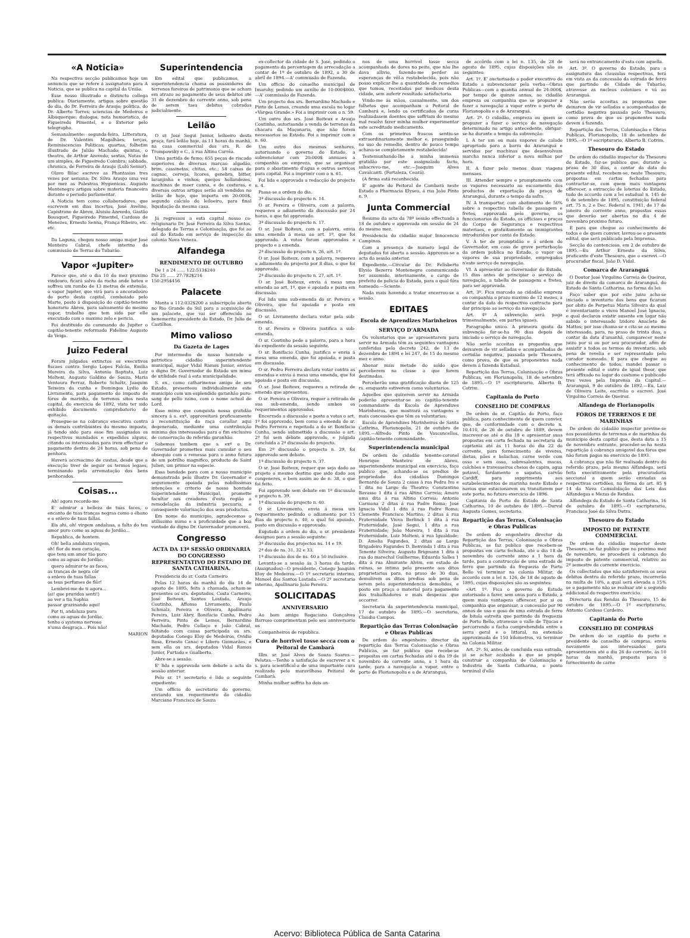«A Noticia»
Na respectiva secção publicamos hoje um annuncio que se refere á assignatura para A Noticia, que se publica na capital da União.
Esse nosso illustrado e distincto collega publica: Diariamente, artigos sobre questão do dia, do Dr. Ferreira de Araujo; politica, do Dr. Alberto Torres; sciencias de Medeiros e Albuquerque; dialogos, nota humoristica, de Figueiredo Pimentel, e o Exterior pelo telegrapho.
Semanalmente: segunda-feira, Litteratura, de Dr. Valentim Magalhães; terças, Reminiscencias Politicas; quartas, folhetim illustrado de Julião Machado; quintas, o theatro, de Arthur Azevedo; sextas, Notas de um simples, de Figueiredo Coimbra; sabbado, chronica, de Ferreira de Araujo (Lulú Senior).
Olavo Bilac escreve as Phantasias tres vezes por semana; Dr. Silva Araujo uma vez por mez as Palestras Hygienicas. Augusto Montenegro artigos sobre materia financeira durante o periodo parlamentar.
A Noticia tem como collaboradores, que escrevem em dias incertos, José Avelino, Capistrano de Abreu, Aluisio Azevedo, Gastão Bousquet, Figueiredo Pimentel, Cardoso de Menezes, Ernesto Senna, França Ribeiro, etc. etc.
Da Laguna, chegou nosso amigo major José Monteiro Cabral, chefe interino da commissão de Terras do Tubarão.
Vapor «Jupiter»
Parece que, até o dia 10 do mez proximo vindouro, ficará salvo da rocha onde bateu e soffreu um rombo de 13 metros de extensão, o vapor Jupiter, que virá para o ancoradouro do porto desta capital, comboiado pelo Marte, posto á disposição do capitão-tenente honorario Abreu, para salvamento do mesmo vapor, trabalho que tem sido por elle executado com o maximo zelo e pericia.
Foi destituido do commando do Jupiter o capitão-tenente reformado Fidelino Augusto da Veiga.
Juizo Federal
Foram julgados extinctos os executivos fiscaes contra Sergio Lopes Falcão, Emilia Moreira da Silva, Antonio Baptista, Luiz Molteni, Augusto Galdino de Souza, Maria Ventoura Ferraz, Roberto Scholtz, Joaquim Teixeira da cunha e Domingos Lydio do Livramento, para pagamento do imposto de fóros de marinha, de terrenos sitos nesta capital, do exercicio de 1892, visto ter sido exhibido documento comprobatorio de quitação.
Prosegue-se na cobrança executiva contra os demais contribuintes do mesmo imposto, já tendo sido para esse fim assignados os respectivos mandados e expedidos alguns, citando os interessados para irem effectuar o pagamento dentro de 24 horas, sob pena de penhora.
Haverá accrescimo de custas, desde que a execução tiver de seguir os termos legaes, terminando pela arrematação dos bens penhorados.
Coisas...
Ah! agora recordo-me
E' admirar a belleza de tuas faces, o encanto de tuas tranças negras como o ébano e o enlevo de tuas fallas.
Eis ahi, oh! virgem andalusa, a falta do teu amor puro como as aguas do Jordão...
Republica, de hontem.
Oh! bella andaluza virgem,
oh! flor do meu coração,
que tens um amor tão puro
como as aguas do Jordão;
quero admirar-te as faces,
as tranças de negra côr
o enlevo de tuas fallas
os teus perfumes de flôr!
Lembrei-me de ti agora...
(ai! que pruridos senti!)
ao ver a tia Sophia
passar grazinando aqui!
Por ti, andaluza pura
como as aguas do Jordão,
tenho o systema nervoso
n'uma desgraça... Pois não!
MARION
Superintendencia
Em edital que publicamos, a superintendencia chama os possuidores de terrenos foreiros de patrimonio que se acham em atrazo ao pagamento de seus debitos até 31 de dezembro do corrente anno, sob pena de serem taes debitos cobrados judicialmente.
Leilão
O sr. José Segui Junior, leiloeiro desta praça, fará leilão hoje, ás 11 horas da manhã, na casa commercial dos srs. R. de Trompowsky e C., á rua Altino Corrêa.
Uma partida de fumo; 655 peças de riscado superiores de diversas marcas: algodão, brim, cassinetas, chitas, etc.; 58 caixas de cognac, cerveja, licores, genebra, bitter, laranjinha e vinhos; queijos hollandezes, machinas de moer canna, e de costuras, e diversos outros artigos serão ali vendidos no leilão de hoje, que importa em 20:000$, segundo calculo do leiloeiro, para final liquidação da mesma casa.
Já regressou a esta capital nosso co-religionario Dr. José Ferreira da Silva Santos, delegado de Terras e Colonisação, que foi ao sul do Estado em serviço de inspecção da colonia Nova Veneza.
Alfandega
RENDIMENTO DE OUTUBRO
De 1 a 24 ...... 122:513$240
Dia 25 ...... 27:782$216
150:295$456
Palacete
Monta a 112:032$200 a subscripção aberta no Rio Grande do Sul para a acquisição de um palacete, que vai ser offerecido ao benemerito presidente do Estado, Dr. Julio de Castilhos.
Mimo valioso
Da Gazeta de Lages
Por intermedio de nosso honrado e patriotico cidadão superintendente municipal, major Vidal Ramos Junior, enviou o digno Dr. Governador do Estado um mimo de utilidade real á esta municipalidade.
S. ex., como catharinense amigo de seu Estado, presenteou individualmente este municipio com um esplendido garanhão puro-sang de pello zaino, com o nome actual de Lord.
Esse mimo que conquista nossa gratidão sincera á s. exª, approveitará proficuamente á reconstituição da raça cavallar aqui degenerada, mediante uma contribuição minima dos interessados para o fim exclusivo de conservação do referido garanhão.
Sabemos tambem que s. exª o Dr. Governador prometteu mais cumular o seu obsequio com a remessa para o anno futuro de um potrilho magnifico, producto do Saint Julien, um primor na especie.
Essa bondade para com o nosso municipio demonstrada pelo illustre Dr. Governador e seguramente apoiada pelas nobilissimas intenções e criterio de nosso honrado Superintendente Municipal, promette facultar aos creadores d'esta região a remodelação da industria pecuaria, e consequente valorisação dos seus productos.
Em nome do municipio, agradecemos o utilissimo mimo e a proficuidade que a boa vontade do digno Dr. Governador promoverá.
Congresso
ACTA DA 13ª SESSÃO ORDINARIA DO CONGRESSO REPRESENTATIVO DO ESTADO DE SANTA CATHARINA.
Presidencia do sr. Costa Carneiro
Pelas 12 horas da manhã do dia 14 de agosto de 1895, feita a chamada, acham-se presentes os srs. deputados, Costa Carneiro, José Boiteux, Santos Lostada, Araujo Coutinho, Affonso Livramento, Paulo Schmalz, Pereira e Oliveira, Apollinario Pereira, Luiz Abry, Bonifacio Cunha, Pedro Ferreira, Pinto de Lemos, Bernardino Machado, Pedro Collaço e João Cabral, faltando com causa participada os srs. deputados Conego Eloy de Medeiros, Ovidio Rosa, Ernesto Canac e Libero Guimarães, e sem ella os srs. deputados Vidal Ramos Junior, Furtado e Gualberto.
Abre-se a sessão.
E' lida e approvada sem debate a acta da sessão anterior.
Pelo sr. 1º secretario é lido o seguinte expediente:
Um officio do secretario do governo, enviando um requerimento do cidadão Marciano Francisco de Souza
ex-collector da cidade de S. José, pedindo o pagamento da percentagem da arrecadação a contar de 1º de outubro de 1892, a 30 de abril de 1894.—A' commissão de Fazenda.
Um officio do conselho municipal de Imaruhy, pedindo um auxilio de 10:000$000.—A' commissão de Fazenda.
Um projecto dos srs. Bernardino Machado e Pinto de Lemos, creando uma escola no logar «Vargea Grande.» Foi a imprimir com o n. 59.
Um outro dos srs. José Boiteux e Araujo Coutinho, autorisando a venda de terrenos da chacara da Maçonaria, que não forem necessarios ao Estado. Foi a imprimir com o n. 60.
Um outro dos mesmos senhores, autorisando o governo do Estado, a subvencionar com 20:000$ annuaes a companhia ou empreza, que se organisar para o abastimento d'agua e outros serviços para capital. Foi a imprimir com o n. 61.
Foi lida e approvada a redacção do projecto n. 4.
Passa-se a ordem do dia.
3ª discussão do projecto n. 14.
O sr. Pereira e Oliveira, com a palavra, requereu o adiamento da discussão por 24 horas, o que foi approvado.
3ª discussão do projecto n. 17.
O sr. José Boiteux, com a palavra, envia uma emenda á mesa ao art. 1º, que foi approvado. A votos foram approvados o projecto e a emenda.
2ª discussão do projecto n. 26, art. 1º.
O sr. José Boiteux, com a palavra, requereu o adiamento do projecto por 8 dias, o que foi approvado.
2ª discussão do projecto n. 27, art. 1º.
O sr. José Boiteux, envia á mesa uma emenda ao art. 1º, que é apoiada e posta em discussão.
Foi lida uma sub-emenda do sr. Pereira e Oliveira, que foi apoiada e posta em discussão.
O sr. Livramento declara votar pela sub-emenda.
O sr. Pereira e Oliveira justifica a sub-emenda.
O sr. Coutinho pede a palavra, para a hora do expediente da sessão seguinte.
O sr. Bonifacio Cunha, justifica e envia á mesa uma emenda, que foi apoiada, e posta em discussão.
O sr. Pedro Ferreira declara votar contra as emendas e envia á mesa uma emenda, que foi apoiada e posta em discussão.
O sr. José Boiteux, requereu a retirada de emenda que apresentou.
O sr. Pereira e Oliveira, requer a retirada de sua sub-emenda, sendo ambos os requerimentos approvados.
Encerrada a discussão e posto a votos o art. 1º foi approvado, bem como a emenda do sr. Pedro Ferreira e regeitada a do sr. Bonifacio Cunha, sendo submettido a discussão o art. 2º foi sem debate approvado, e julgada concluida a 2ª discussão do projecto.
Em 2ª discussão o projecto n. 29, foi approvado sem debate.
1ª discussão do projecto n. 37.
O sr. José Boiteux, requer que seja dado ao projeto o mesmo destino que sido dado aos congeneres, e bem assim ao de n. 38, o que foi feito.
Foi approvado sem debate em 1ª discussão o projecto n. 39.
1ª discussão do projecto n. 40.
O sr. Livramento, envia á mesa um requerimento pedindo o adiamento por 15 dias do projecto n. 40, o qual foi apoiado, posto em discussão e approvado.
Esgotada a ordem do dia, o sr. presidente designou para a sessão seguinte:
3ª discussão dos projectos ns. 14 e 19.
2ª dos de ns. 31, 32 e 33.
1ª discussão dos de ns. 40 a 50 inclusive.
Levanta-se a sessão ás 3 horas da tarde. (Assignados)—O presidente, Conego Joaquim Eloy de Medeiros.—O 1º secretario interino, Manoel dos Santos Lostada.—O 2º secretario interino, Apollinario João Pereira.
SOLICITADAS
ANNIVERSARIO
Ao bom amigo Rogaciano Gonçalves Barroso comprimentam pelo seu anniversario os
Companheiros de republica.
Cura de horrivel tosse secca com o Peitoral de Cambará
Illm. sr. José Alves de Souza Soares.—Pelotas.—Tenho a satisfação de escrever a v. s. para scientifical-a de uma importante cura realizado pelo maravilhoso Peitoral de Cambará.
Minha mulher soffria ha dois an-
nos de uma horrivel tosse secca acompanhada de dores no peito, que não lhe dava allivio, fazendo-me perder as esperanças de vêl-a restabelecida, pois não posso explicar-lhe a quantidade de remedios que tomou, receitados por medicos desta cidade, sem auferir resultado satisfactorio.
Vindo-me ás mãos, casualmente, um dos folhetos que acompanham o Peitoral de Cambará e, lendo os certificados de curas realizadasem doentes que soffriam do mesmo mal resolvi fazer minha mulher experimentar este acreditado medicamento.
Com os primeiros frascos sentiu-se extraordinariamente melhor e, proseguindo no uso do remedio, dentro de pouco tempo achava-se completamente restabelecida!
Testemunhando-lhe a minha immensa gratidão por este assignalado facto, subscrevo-me, etc.—Joaquim Alves Cavalcanti. (Fortaleza, Ceará).
(A firma está reconhecida.
E' agente do Peitoral de Cambará neste Estado a Pharmacia Elyseu, á rua João Pinto n. 9.
Junta Commercial
Resumo da acta da 78ª sessão effectuada a 18 de outubro e approvada em sessão de 24 do mesmo mez.
Presidencia do cidadão major Innocencio Campinas.
Com a presença de numero legal de deputados foi aberta a sessão. Approvou-se a acta da sessão anterior.
Expediente.—Circular do Dr. Felisberto Elysio Bezerra Montenegro communicando ter assumido, interinamente, o cargo de prefeito de policia do Estado, para o qual fóra nomeado.—Sciente.
Nada mais havendo a tratar encerrou-se a sessão.
EDITAES
Escola de Aprendizes Marinheiros
SERVIÇO D'ARMADA
Os voluntarios que se apresentarem para servir na Armada têm as seguintes vantagens conferidas pelo decreto 242, de 13 de dezembro de 1894 e lei 247, de 15 do mesmo mez e anno.
Abonar mais metade do soldo que perceberem na classe a que forem destinadas.
Perceberão uma gratificação diaria de 125 rs. emquanto estiverem como voluntarios.
Aquelles que quizerem servir na Armada poderão apresentar-se ao capitão-tenente commandante da Escola de Aprendizes Marinheiros, que mostrará as vantagens e mais concessões que têm os voluntarios.
Escola de Aprendizes Marinheiros de Santa Cathrina, Florianopolis, 21 de outubro de 1895.—Alfredo Pinto de Vasconcellos, capitão-tenente commandante.
Superintendencia municipal
De ordem do cidadão tenente-coronel Henrique Monteiro de Abreu, superintendente municipal em exercicio, faço publico que, achando-se os predios de propriedade dos cidadãos Domingos Bernardo de Souza 2 casas á rua Pedro Ivo e 1 dita no Largo do Theatro; Constantino Bavasso 1 dita á rua Altino Correia; Amaro uma dita á rua Altino Correia; Antonio Carmona 2 ditas á rua Padre Roma; José Ignacio Vidal 1 dita á rua Padre Roma; Clemente Francisco Martins; 2 ditas á rua Fraternidade Viuva Berlinck 1 dita á rua Fraternidade, José Segui, 1 dita a rua Fraternidade; João Moreira, 1 dita á rua Fraternidade, Luiz Molteni, á rua Igualdade; D. Amelia Fagundes, 2 ditas ao Largo Brigadeiro Fagundes D. Benvinda 1 dita á rua Tenente Silveira; Augusto Brigmann 1 dita á rua do marechal Guilherme; Eduardo Salles 1 dita á rua Almirante Alvim, em estado de ruinas, se intima pelo presente aos ditos proprietarios para, no praso de 30 dias, demolirem os ditos predios sob pena de serem pela superintendencia demolidos, e posto em praça o material para pagamento dos trabalhadores e mais despezas que occorrer.
Secretaria da superintendencia municipal, 17 de outubro de 1895.—O secretario, Claudio Campos.
Repartição das Terras Colonisação e Obras Publicas
De ordem do engenheiro director da repartição das Terras Colonisação e Obras Publicas, se faz publico que recebe-se propostas em cartas fechadas até o dia 19 de novembro do corrente anno, a 1 hora da tarde, para a navegação a vapor, entre o porto de Florianopolis e o de Araranguá,
de accôrdo com a lei n. 135, de 28 de agosto de 1895, cujas disposições são as seguintes:
Art. 1º. E' auctorisado o poder executivo do Estado a subvencionar pela verba—Obras Publicas—com a quantia annual de 24:000$, por tempo de quinze annos, ao cidadão empreza ou companhia que se propuzer a fazer a navegação a vapor entre o porto de Florianopolis e o de Araranguá.
Art. 2º. O cidadão, empreza ou quem se propuzer a fazer o serviço de navegação determinado no artigo antecedente, obrigar-se-ha durante o tempo da subvenção:
I. A ter um ou mais vapores de calado apropriado para a barra do Araranguá e servidos por machinas que desenvolvam marcha nunca inferior a nova milhas por hora.
II. A fazer pelo menos duas viagens mensaes.
III. Attender sempre e promptamente com os vapores necessario ao escoamento dos productos de exportação da praça de Araranguá, durante o tempo da safra.
IV. A transportar, com abatimento de 50% sobre a respectiva tabella de passagem e fretes, approvada pelo governo, os funccionarios do Estado, os officiaes e praças do Corpo de Segurança e respectivos materiaes, e gratuitamente os immigrantes introduzidos por conta do Estado.
V. A ter de promptidão e á ordem do Governador, em caso de grave perturbação da ordem publica no Estado, o vapor ou vapores de sua propriedade, empregados n'este serviço de navegação.
VI. A apresentar ao Governador do Estado, 15 dias antes de principiar o serviço de navegação, a tabella de passagens e fretes, para ser approvada.
Art. 3º. Fica marcado ao cidadão empreza ou companhia o prazo maximo de 12 mezes, a contar da data do respectivo contracto para dar principio ao serviço da navegação.
Art. 4º A subvenção será paga trimensalmente, em partes iguaes.
Paragrapho unico. A primeira quota da subvenção far-se-ha 90 dias depois de iniciado o serviço de navegação.
Não serão acceitas as propostas que deixarem de vir selladas e acompanhadas de certidão negativa, passada pelo Thesouro, como prova, de que os proponentes nada devem á fazenda Estadual.
Repartição das Terras, Colonisação e Obras Publicas, em Florianopolis, 18 de setembro de 1895.—O 1º escripturario, Alberto B. Cotrim.
Capitania do Porto
CONSELHO DE COMPRAS
De ordem do sr. Capitão do Porto, faço publico, para conhecimento de quem convier, que, de conformidade com o decreto n. 10.410, de 26 de outubro de 1889, devem inscrever-se até o dia 18 e apresentar suas propostas em carta fechada na secretaria da capitania até ás 11 horas do dia 22 do corrente, para fornecimento de viveres, dietas, pães e bolachas, carne verde com osso e sem osso, sobresalentes, macas, colchões e travesseiros cheios de capim, agua potavel, fardamento e sapatos, carvão Cardiff, para supprimento aos estabelecimentos de marinha neste Estado e navios que estacionarem ou transitarem por este porto, no futuro exercicio de 1896.
Capitania do Porto do Estado de Santa Catharina, 10 de outubro de 1895.—Durval Augusto Gomes, secretario.
Repartição das Terras, Colonisação e Obras Publicas
De ordem do engenheiro director da Repartição das Terras, Colonisação e Obras Publicas, se faz publico que recebem-se propostas em carta fechada, até o dia 18 de novembro do corrente anno a 1 hora da tarde, para a construcção de uma estrada de ferro que partindo da freguezia de Porto Bello vá terminar na colonia Militar, de accordo com a lei n. 126, de 18 de agosto de 1895, cujas disposições são as seguintes:
«Art. 1º. Fica o governo do Estado autorisado a fazer, sem onus para o Estado, a quem mais vantagens offerecer, por si ou companhia que organisar, a concessão por 90 annos de uso e goso de uma estrada de ferro de bitola estreita que partindo da freguezia de Porto Bello, atravesse o valle de Tijucas e percorrendo a facha comprehendida entre a serra geral e o littoral, na extensão approximada de 150 kilometros, vá terminar na Colonia Militar.
Art. 2º. Si, antes de concluida essa estrada, já se achar acabada a que se propõe construir a companhia de Colonisação e Industria de Santa Catharina, o ponto terminal d'ella
será no entroncamento d'esta com aquella.
Art. 3º. O governo do Estado, para a assignatura das clausulas respectivas, terá em vista as da concessão da estrada de ferro que partindo de Cidade de Tubarão, atravesse as nucleos coloniaes e vá ao Araranguá.
Não serão acceitas as propostas que deixarem de vir selladas e acompanhadas de certidão negativa passada pelo Thesouro, como prova de que os proponentes nada devem á fazenda.
Repartição das Terras, Colonisação e Obras Publicas, Florianopolis, 18 de setembro de 1895.—O 1º escripturario, Alberto B. Cotrim.
Thesouro do Estado
De ordem do cidadão inspector do Thesouro do Estado, faz-se publico que, durante o praso de 30 dias, a contar da data do presente edital, recebem-se, neste Thesouro, propostas em cartas fechadas para contractar-se, com quem mais vantagens offerecer, a extracção de loterias do Estado, tudo de accordo com a lei estadual n. 145 de 6 de setembro de 1895, constituição federal art. 75 n. 2 e Dec. Federal n. 1941, de 17 de janeiro do corrente anno, propostas essas que deverão ser abertas no dia 4 de novembro proximo futuro.
E para que chegue ao conhecimento de todos e de quem convier, lavrou-se o presente edital, que será publicado pela Imprensa.
Secção do contencioso, em 2 de outubro de 1895.—Eu Arthur Ernesto da Silva, praticante d'este Thesouro, que o escrevi.—O procurador fiscal, João D. Vidal.
Comarca de Araranguá
O Doutor José Virgolino Correia de Queiroz, juiz de direito da comarca de Araranguá, do Estado de Santa Catharina, na forma da lei:
Faço saber que por este juizo acha-se iniciado o inventario dos bens que ficaram por obito de Perpetua Maria Silveira da qual é inventariante o viuvo Manoel José Ignacio, e qual declarou existir ausente em logar não sabido o interessado Izidoro Anacleto de Mattos; por isso chama-se e cita-se ao mesmo interessado, para, no praso de trinta dias, a contar da data d'amanhã, comparecer neste juizo por si ou por seu procurador, afim de assistir a todos os termos do inventario, sob pena de revelia e ser representado pelo curador nomeado. E para que chegue ao conhecimento de todos, mandei passar o presente edital e outro de igual theor, que terá affixado no logar do costume e publicado tres vezes pela Imprensa da Capital.—Araranguá, 9 de outubro de 1892.—Eu, Luiz de Oliveira Leite, escrivão o escrevi. José Virgolino Correia de Queiroz.
Alfandega de Florianopolis
FÓROS DE TERRENOS E DE MARINHAS
De ordem do cidadão inspector previne-se aos possuidores de terrenos e de marinhas do municipio desta capital que, desta data a 15 de novembro entrante, proceder-se-ha nesta repartição á cobrança amigavel dos fóros que não foram pagos no exercicio de 1893.
A cobrança que não fôr realisada dentro do referido prazo, pela mesma Alfandega, será feita executivamente pela procuradoria seccional a quem serão enviadas as respectivas certidões, na fórma do art. 85 § 14 da Nova Consolidação das Leis das Alfandegas e Mezas de Rendas.
Alfandega do Estado de Santa Catharina, 16 de outubro de 1895.—O escripturario, Francisco José da Silva Dutra.
Thesouro do Estado
IMPOSTO DE PATENTE COMMERCIAL
De ordem do cidadão inspector deste Thesouro, se faz publico que no proximo mez de novembro, se procederá á cobrança do imposto de patente commercial, relativo ao 2º semestre do corrente exercicio.
Os collectados que não satisfizerem os seus debitos dentro do referido prazo, incorrerão na multa de 10%, a qual será elevada a 15% se o pagamento não se realisar até o segundo addicional do respectivo exercicio.
Directoria das Rendas do Thesouro, 15 de outubro de 1895.—O 1º escripturario, Antonio Cardoso Cordeiro.
Capitania do Porto
CONSELHO DE COMPRAS
De ordem do sr. capitão do porto e presidente do conselho de compras, envio novamente aos interessados para apresentarem até o dia 26 do corrente, ás 10 horas da manhã, proposta para o fornecimento de carne
Acervo: Biblioteca Pública de Santa Catarina